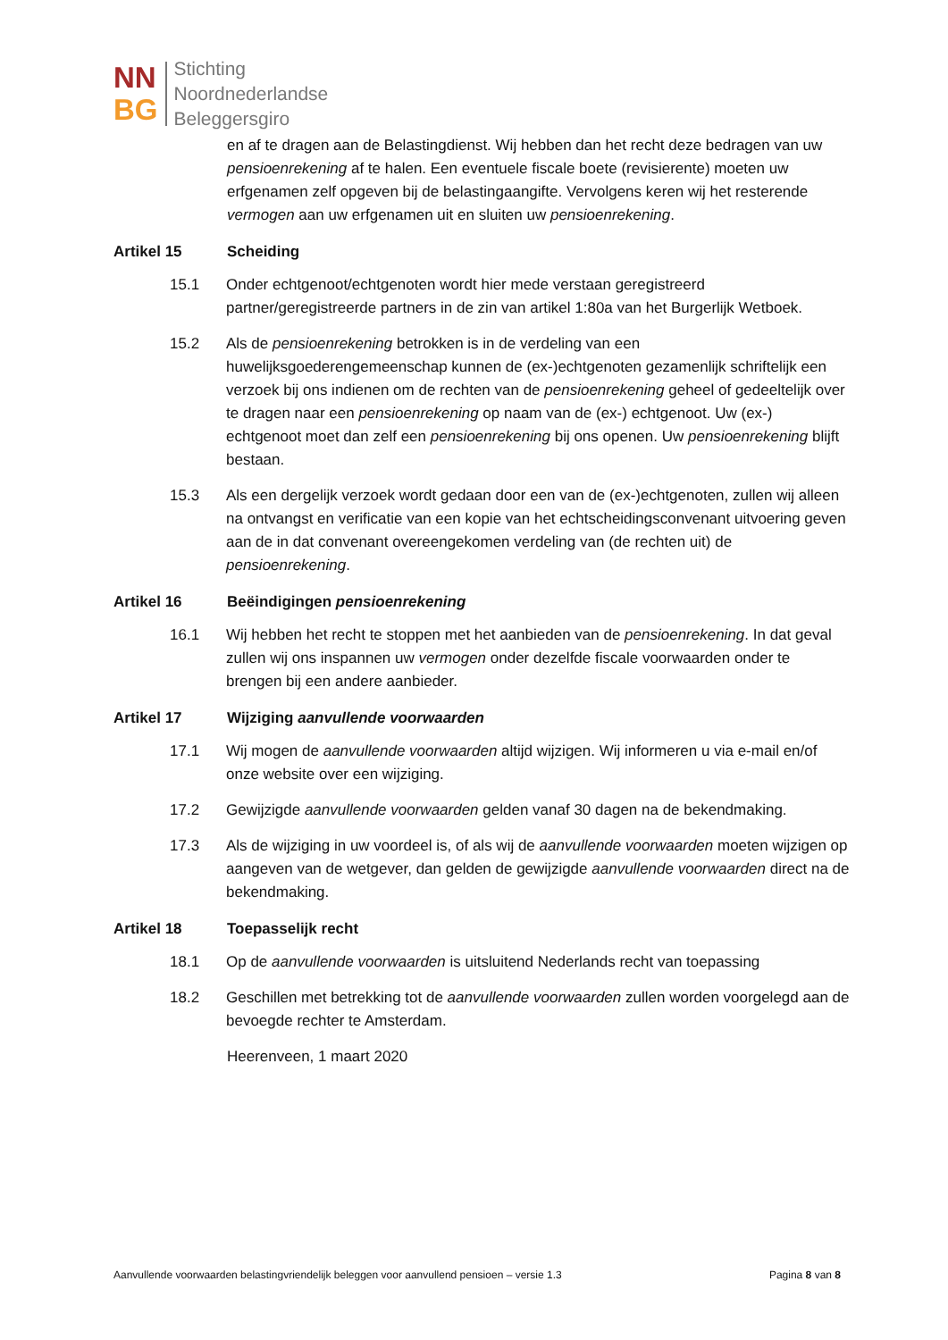NN
BG
Stichting
Noordnederlandse
Beleggersgiro
en af te dragen aan de Belastingdienst. Wij hebben dan het recht deze bedragen van uw pensioenrekening af te halen. Een eventuele fiscale boete (revisierente) moeten uw erfgenamen zelf opgeven bij de belastingaangifte. Vervolgens keren wij het resterende vermogen aan uw erfgenamen uit en sluiten uw pensioenrekening.
Artikel 15 Scheiding
15.1 Onder echtgenoot/echtgenoten wordt hier mede verstaan geregistreerd partner/geregistreerde partners in de zin van artikel 1:80a van het Burgerlijk Wetboek.
15.2 Als de pensioenrekening betrokken is in de verdeling van een huwelijksgoederengemeenschap kunnen de (ex-)echtgenoten gezamenlijk schriftelijk een verzoek bij ons indienen om de rechten van de pensioenrekening geheel of gedeeltelijk over te dragen naar een pensioenrekening op naam van de (ex-) echtgenoot. Uw (ex-) echtgenoot moet dan zelf een pensioenrekening bij ons openen. Uw pensioenrekening blijft bestaan.
15.3 Als een dergelijk verzoek wordt gedaan door een van de (ex-)echtgenoten, zullen wij alleen na ontvangst en verificatie van een kopie van het echtscheidingsconvenant uitvoering geven aan de in dat convenant overeengekomen verdeling van (de rechten uit) de pensioenrekening.
Artikel 16 Beëindigingen pensioenrekening
16.1 Wij hebben het recht te stoppen met het aanbieden van de pensioenrekening. In dat geval zullen wij ons inspannen uw vermogen onder dezelfde fiscale voorwaarden onder te brengen bij een andere aanbieder.
Artikel 17 Wijziging aanvullende voorwaarden
17.1 Wij mogen de aanvullende voorwaarden altijd wijzigen. Wij informeren u via e-mail en/of onze website over een wijziging.
17.2 Gewijzigde aanvullende voorwaarden gelden vanaf 30 dagen na de bekendmaking.
17.3 Als de wijziging in uw voordeel is, of als wij de aanvullende voorwaarden moeten wijzigen op aangeven van de wetgever, dan gelden de gewijzigde aanvullende voorwaarden direct na de bekendmaking.
Artikel 18 Toepasselijk recht
18.1 Op de aanvullende voorwaarden is uitsluitend Nederlands recht van toepassing
18.2 Geschillen met betrekking tot de aanvullende voorwaarden zullen worden voorgelegd aan de bevoegde rechter te Amsterdam.
Heerenveen, 1 maart 2020
Aanvullende voorwaarden belastingvriendelijk beleggen voor aanvullend pensioen – versie 1.3 Pagina 8 van 8